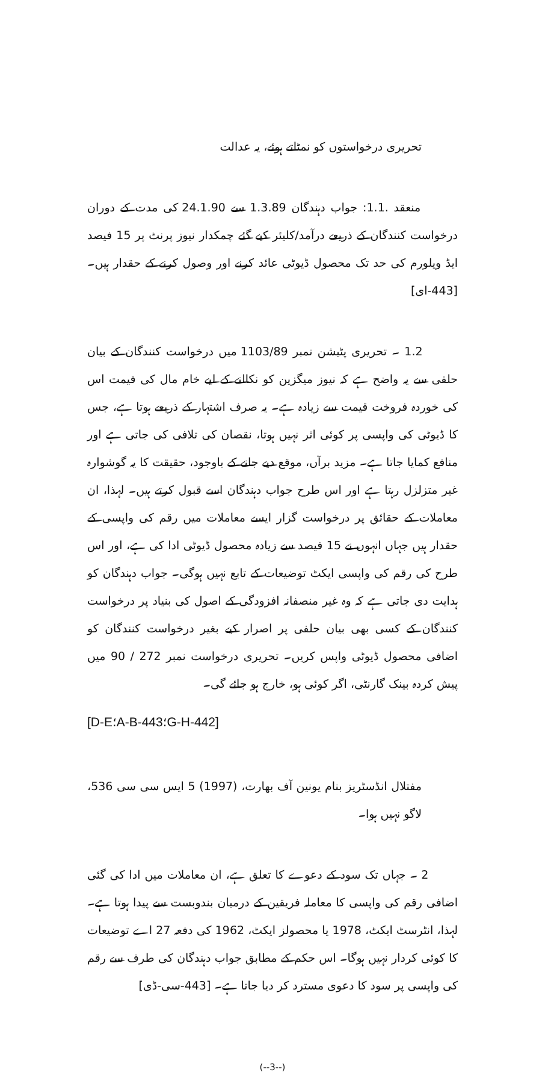تحریری درخواستوں کو نمٹاتے ہوئے، یہ عدالت
منعقد .1.1: جواب دہندگان 1.3.89 سے 24.1.90 کی مدت کے دوران درخواست کنندگان کے ذریعے درآمد/کلیئر کیے گئے چمکدار نیوز پرنٹ پر 15 فیصد ایڈ ویلورم کی حد تک محصول ڈیوٹی عائد کرنے اور وصول کرنے کے حقدار ہیں۔ [443-ای]
1.2 ۔ تحریری پٹیشن نمبر 1103/89 میں درخواست کنندگان کے بیان حلفی سے یہ واضح ہے کہ نیوز میگزین کو نکالنے کے لیے خام مال کی قیمت اس کی خوردہ فروخت قیمت سے زیادہ ہے۔ یہ صرف اشتہار کے ذریعے ہوتا ہے، جس کا ڈیوٹی کی واپسی پر کوئی اثر نہیں ہوتا، نقصان کی تلافی کی جاتی ہے اور منافع کمایا جاتا ہے۔ مزید برآں، موقع دیے جانے کے باوجود، حقیقت کا یہ گوشوارہ غیر متزلزل رہتا ہے اور اس طرح جواب دہندگان اسے قبول کرتے ہیں۔ لہذا، ان معاملات کے حقائق پر درخواست گزار ایسے معاملات میں رقم کی واپسی کے حقدار ہیں جہاں انہوں نے 15 فیصد سے زیادہ محصول ڈیوٹی ادا کی ہے، اور اس طرح کی رقم کی واپسی ایکٹ توضیعات کے تابع نہیں ہوگی۔ جواب دہندگان کو ہدایت دی جاتی ہے کہ وہ غیر منصفانہ افزودگی کے اصول کی بنیاد پر درخواست کنندگان کے کسی بھی بیان حلفی پر اصرار کیے بغیر درخواست کنندگان کو اضافی محصول ڈیوٹی واپس کریں۔ تحریری درخواست نمبر 272 / 90 میں پیش کردہ بینک گارنٹی، اگر کوئی ہو، خارج ہو جائے گی۔
[D-E؛A-B-443؛G-H-442]
مفتلال انڈسٹریز بنام یونین آف بھارت، (1997) 5 ایس سی سی 536، لاگو نہیں ہوا۔
2 ۔ جہاں تک سود کے دعوے کا تعلق ہے، ان معاملات میں ادا کی گئی اضافی رقم کی واپسی کا معاملہ فریقین کے درمیان بندوبست سے پیدا ہوتا ہے۔ لہذا، انٹرسٹ ایکٹ، 1978 یا محصولز ایکٹ، 1962 کی دفعہ 27 اے توضیعات کا کوئی کردار نہیں ہوگا۔ اس حکم کے مطابق جواب دہندگان کی طرف سے رقم کی واپسی پر سود کا دعوی مسترد کر دیا جاتا ہے۔ [443-سی-ڈی]
(--3--)